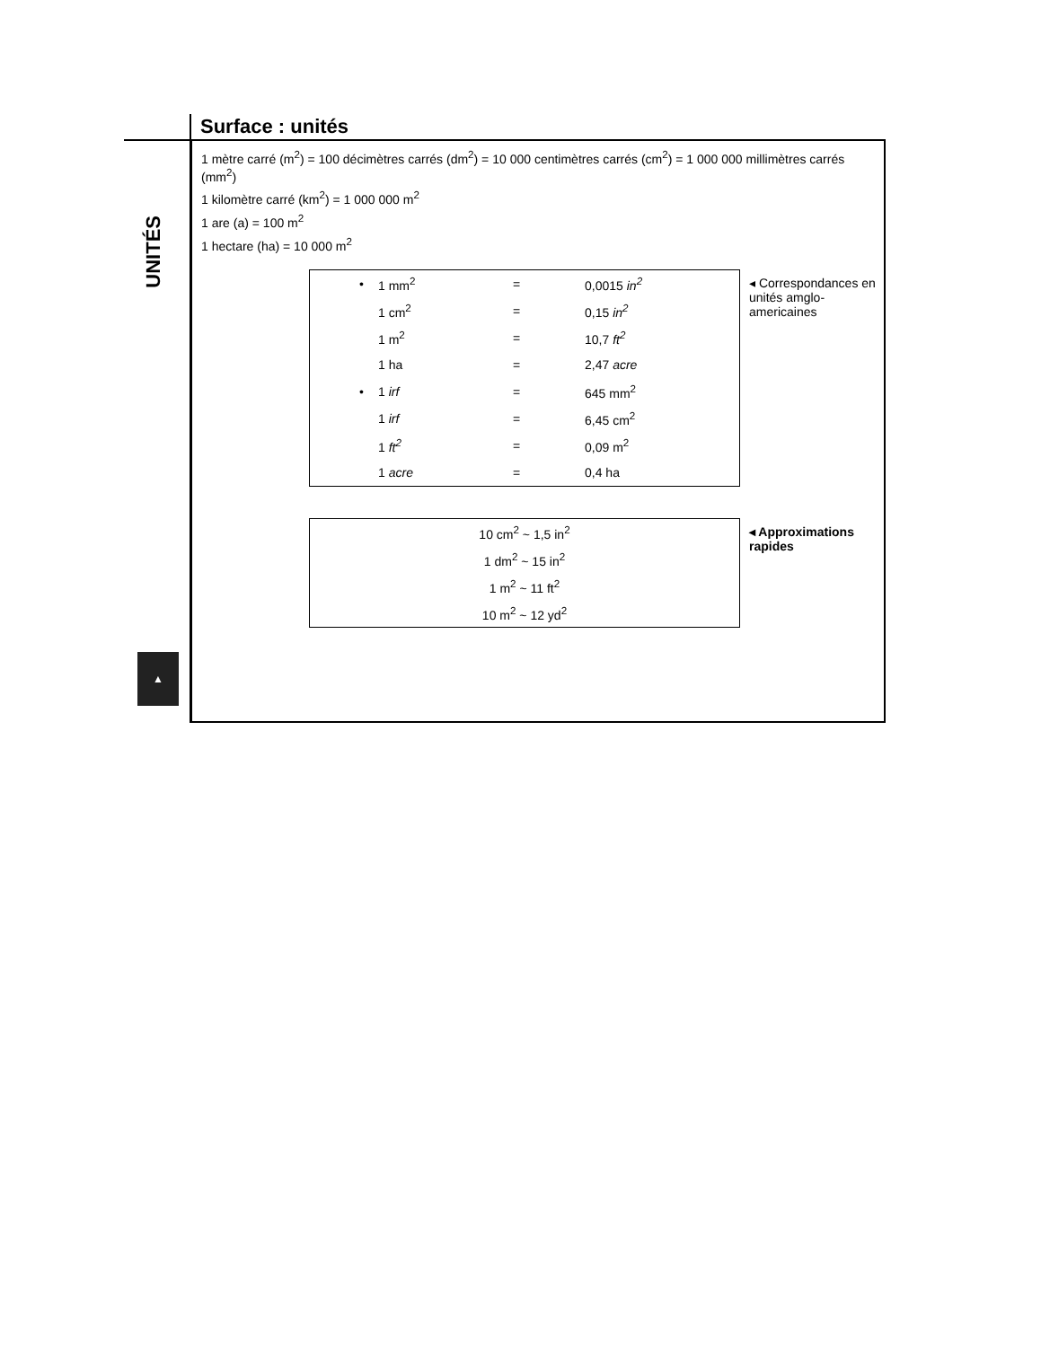Surface : unités
UNITÉS
1 mètre carré (m<sup>2</sup>) = 100 décimètres carrés (dm<sup>2</sup>) = 10 000 centimètres carrés (cm<sup>2</sup>) = 1 000 000 millimètres carrés (mm<sup>2</sup>)
1 kilomètre carré (km<sup>2</sup>) = 1 000 000 m<sup>2</sup>
1 are (a) = 100 m<sup>2</sup>
1 hectare (ha) = 10 000 m<sup>2</sup>
| • | 1 mm<sup>2</sup> | = | 0,0015 in<sup>2</sup> |
| | 1 cm<sup>2</sup> | = | 0,15 in<sup>2</sup> |
| | 1 m<sup>2</sup> | = | 10,7 ft<sup>2</sup> |
| | 1 ha | = | 2,47 acre |
| • | 1 irf | = | 645 mm<sup>2</sup> |
| | 1 irf | = | 6,45 cm<sup>2</sup> |
| | 1 ft<sup>2</sup> | = | 0,09 m<sup>2</sup> |
| | 1 acre | = | 0,4 ha |
◂ Correspondances en unités amglo-americaines
| 10 cm<sup>2</sup> ~ 1,5 in<sup>2</sup> |
| 1 dm<sup>2</sup> ~ 15 in<sup>2</sup> |
| 1 m<sup>2</sup> ~ 11 ft<sup>2</sup> |
| 10 m<sup>2</sup> ~ 12 yd<sup>2</sup> |
◂ Approximations
rapides
▲